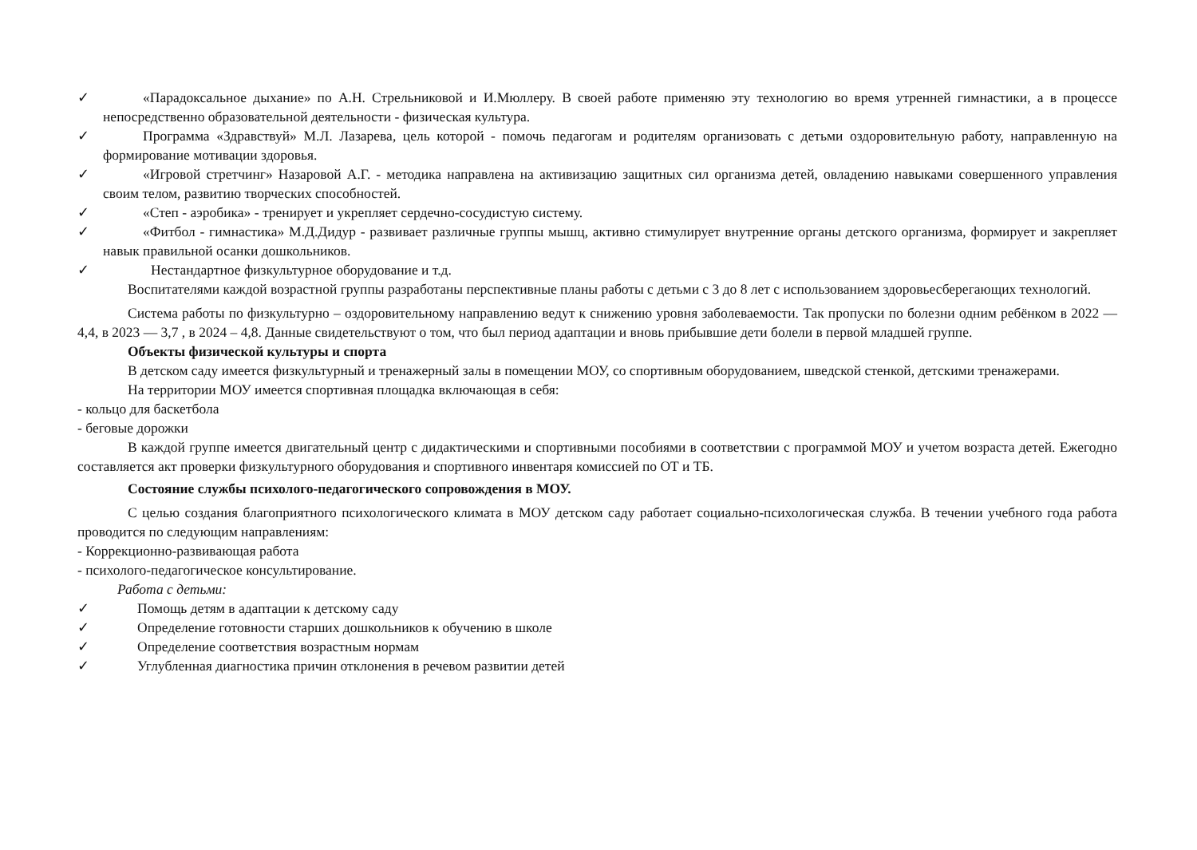✓ «Парадоксальное дыхание» по А.Н. Стрельниковой и И.Мюллеру. В своей работе применяю эту технологию во время утренней гимнастики, а в процессе непосредственно образовательной деятельности - физическая культура.
✓ Программа «Здравствуй» М.Л. Лазарева, цель которой - помочь педагогам и родителям организовать с детьми оздоровительную работу, направленную на формирование мотивации здоровья.
✓ «Игровой стретчинг» Назаровой А.Г. - методика направлена на активизацию защитных сил организма детей, овладению навыками совершенного управления своим телом, развитию творческих способностей.
✓ «Степ - аэробика» - тренирует и укрепляет сердечно-сосудистую систему.
✓ «Фитбол - гимнастика» М.Д.Дидур - развивает различные группы мышц, активно стимулирует внутренние органы детского организма, формирует и закрепляет навык правильной осанки дошкольников.
✓ Нестандартное физкультурное оборудование и т.д.
Воспитателями каждой возрастной группы разработаны перспективные планы работы с детьми с 3 до 8 лет с использованием здоровьесберегающих технологий.
Система работы по физкультурно – оздоровительному направлению ведут к снижению уровня заболеваемости. Так пропуски по болезни одним ребёнком в 2022 — 4,4, в 2023 — 3,7 , в 2024 – 4,8. Данные свидетельствуют о том, что был период адаптации и вновь прибывшие дети болели в первой младшей группе.
Объекты физической культуры и спорта
В детском саду имеется физкультурный и тренажерный залы в помещении МОУ, со спортивным оборудованием, шведской стенкой, детскими тренажерами.
На территории МОУ имеется спортивная площадка включающая в себя:
- кольцо для баскетбола
- беговые дорожки
В каждой группе имеется двигательный центр с дидактическими и спортивными пособиями в соответствии с программой МОУ и учетом возраста детей. Ежегодно составляется акт проверки физкультурного оборудования и спортивного инвентаря комиссией по ОТ и ТБ.
Состояние службы психолого-педагогического сопровождения в МОУ.
С целью создания благоприятного психологического климата в МОУ детском саду работает социально-психологическая служба. В течении учебного года работа проводится по следующим направлениям:
- Коррекционно-развивающая работа
- психолого-педагогическое консультирование.
Работа с детьми:
✓ Помощь детям в адаптации к детскому саду
✓ Определение готовности старших дошкольников к обучению в школе
✓ Определение соответствия возрастным нормам
✓ Углубленная диагностика причин отклонения в речевом развитии детей